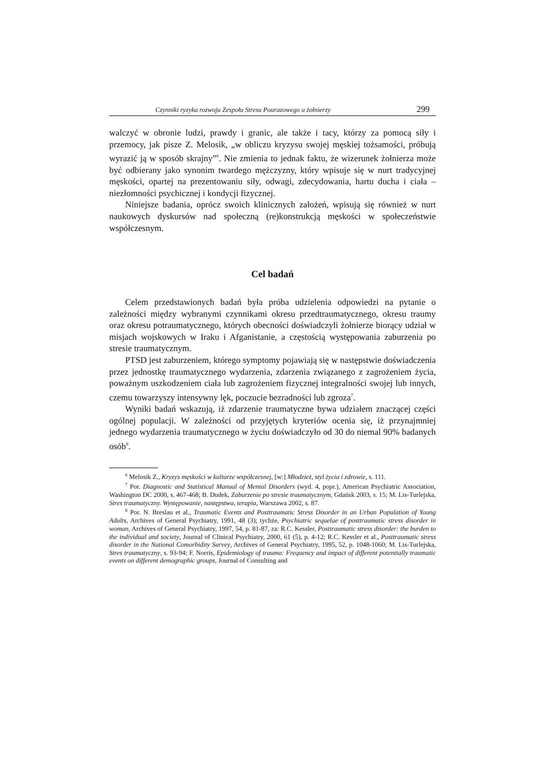Czynniki ryzyka rozwoju Zespołu Stresu Pourazowego u żołnierzy 299
walczyć w obronie ludzi, prawdy i granic, ale także i tacy, którzy za pomocą siły i przemocy, jak pisze Z. Melosik, „w obliczu kryzysu swojej męskiej tożsamości, próbują wyrazić ją w sposób skrajny”<sup>6</sup>. Nie zmienia to jednak faktu, że wizerunek żołnierza może być odbierany jako synonim twardego mężczyzny, który wpisuje się w nurt tradycyjnej męskości, opartej na prezentowaniu siły, odwagi, zdecydowania, hartu ducha i ciała – niezłomności psychicznej i kondycji fizycznej.
Niniejsze badania, oprócz swoich klinicznych założeń, wpisują się również w nurt naukowych dyskursów nad społeczną (re)konstrukcją męskości w społeczeństwie współczesnym.
Cel badań
Celem przedstawionych badań była próba udzielenia odpowiedzi na pytanie o zależności między wybranymi czynnikami okresu przedtraumatycznego, okresu traumy oraz okresu potraumatycznego, których obecności doświadczyli żołnierze biorący udział w misjach wojskowych w Iraku i Afganistanie, a częstością występowania zaburzenia po stresie traumatycznym.
PTSD jest zaburzeniem, którego symptomy pojawiają się w następstwie doświadczenia przez jednostkę traumatycznego wydarzenia, zdarzenia związanego z zagrożeniem życia, poważnym uszkodzeniem ciała lub zagrożeniem fizycznej integralności swojej lub innych, czemu towarzyszy intensywny lęk, poczucie bezradności lub zgroza<sup>7</sup>.
Wyniki badań wskazują, iż zdarzenie traumatyczne bywa udziałem znaczącej części ogólnej populacji. W zależności od przyjętych kryteriów ocenia się, iż przynajmniej jednego wydarzenia traumatycznego w życiu doświadczyło od 30 do niemal 90% badanych osób<sup>8</sup>.
<sup>6</sup> Melosik Z., Kryzys męskości w kulturze współczesnej, [w:] Młodzież, styl życia i zdrowie, s. 111.
<sup>7</sup> Por. Diagnostic and Statistical Manual of Mental Disorders (wyd. 4, popr.), American Psychiatric Association, Washington DC 2000, s. 467-468; B. Dudek, Zaburzenie po stresie traumatycznym, Gdańsk 2003, s. 15; M. Lis-Turlejska, Stres traumatyczny. Występowanie, następstwa, terapia, Warszawa 2002, s. 87.
<sup>8</sup> Por. N. Breslau et al., Traumatic Events and Posttraumatic Stress Disorder in an Urban Population of Young Adults, Archives of General Psychiatry, 1991, 48 (3); tychże, Psychiatric sequelae of posttraumatic stress disorder in woman, Archives of General Psychiatry, 1997, 54, p. 81-87, za: R.C. Kessler, Posttraumatic stress disorder: the burden to the individual and society, Journal of Clinical Psychiatry, 2000, 61 (5), p. 4-12; R.C. Kessler et al., Posttraumatic stress disorder in the National Comorbidity Survey, Archives of General Psychiatry, 1995, 52, p. 1048-1060; M. Lis-Turlejska, Stres traumatyczny, s. 93-94; F. Norris, Epidemiology of trauma: Frequency and impact of different potentially traumatic events on different demographic groups, Journal of Consulting and